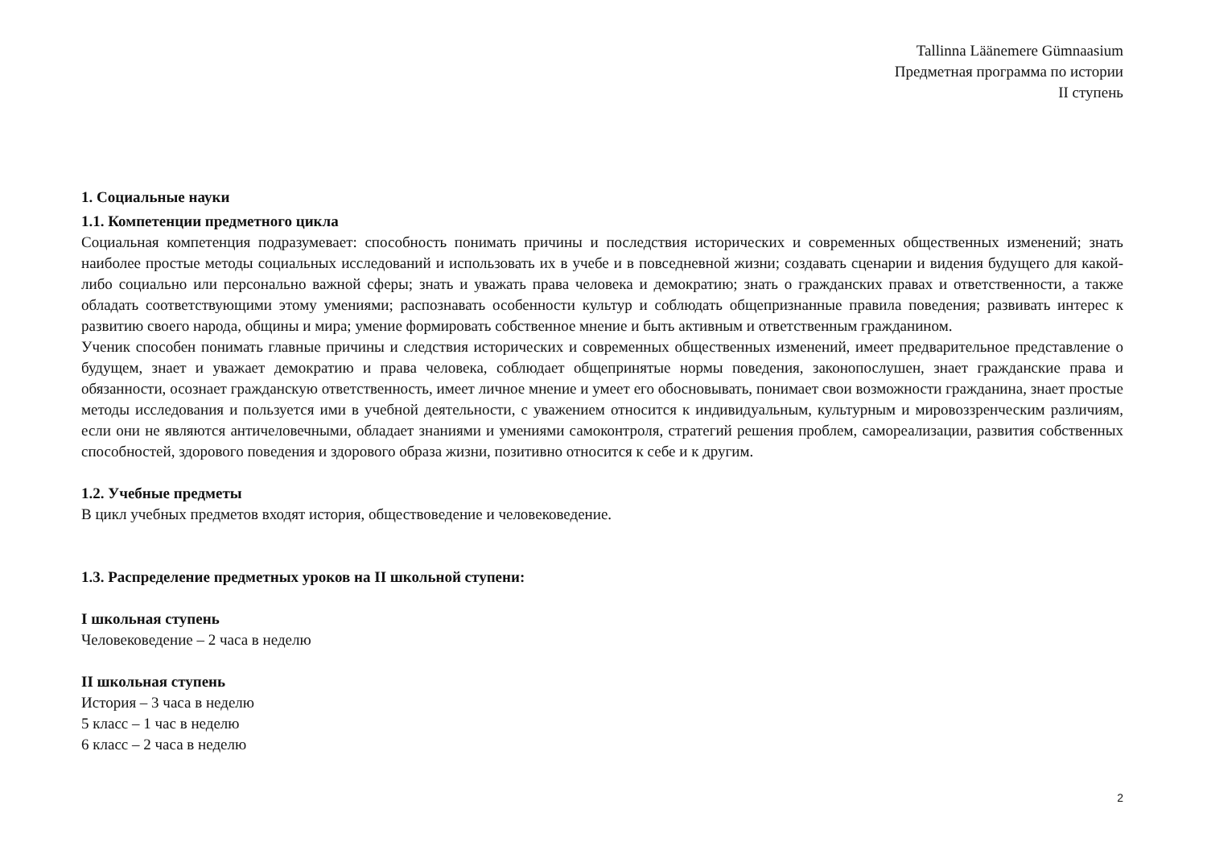Tallinna Läänemere Gümnaasium
Предметная программа по истории
II ступень
1. Социальные науки
1.1. Компетенции предметного цикла
Социальная компетенция подразумевает: способность понимать причины и последствия исторических и современных общественных изменений; знать наиболее простые методы социальных исследований и использовать их в учебе и в повседневной жизни; создавать сценарии и видения будущего для какой-либо социально или персонально важной сферы; знать и уважать права человека и демократию; знать о гражданских правах и ответственности, а также обладать соответствующими этому умениями; распознавать особенности культур и соблюдать общепризнанные правила поведения; развивать интерес к развитию своего народа, общины и мира; умение формировать собственное мнение и быть активным и ответственным гражданином.
Ученик способен понимать главные причины и следствия исторических и современных общественных изменений, имеет предварительное представление о будущем, знает и уважает демократию и права человека, соблюдает общепринятые нормы поведения, законопослушен, знает гражданские права и обязанности, осознает гражданскую ответственность, имеет личное мнение и умеет его обосновывать, понимает свои возможности гражданина, знает простые методы исследования и пользуется ими в учебной деятельности, с уважением относится к индивидуальным, культурным и мировоззренческим различиям, если они не являются античеловечными, обладает знаниями и умениями самоконтроля, стратегий решения проблем, самореализации, развития собственных способностей, здорового поведения и здорового образа жизни, позитивно относится к себе и к другим.
1.2. Учебные предметы
В цикл учебных предметов входят история, обществоведение и человековедение.
1.3. Распределение предметных уроков на II школьной ступени:
I школьная ступень
Человековедение – 2 часа в неделю
II школьная ступень
История – 3 часа в неделю
5 класс – 1 час в неделю
6 класс – 2 часа в неделю
2